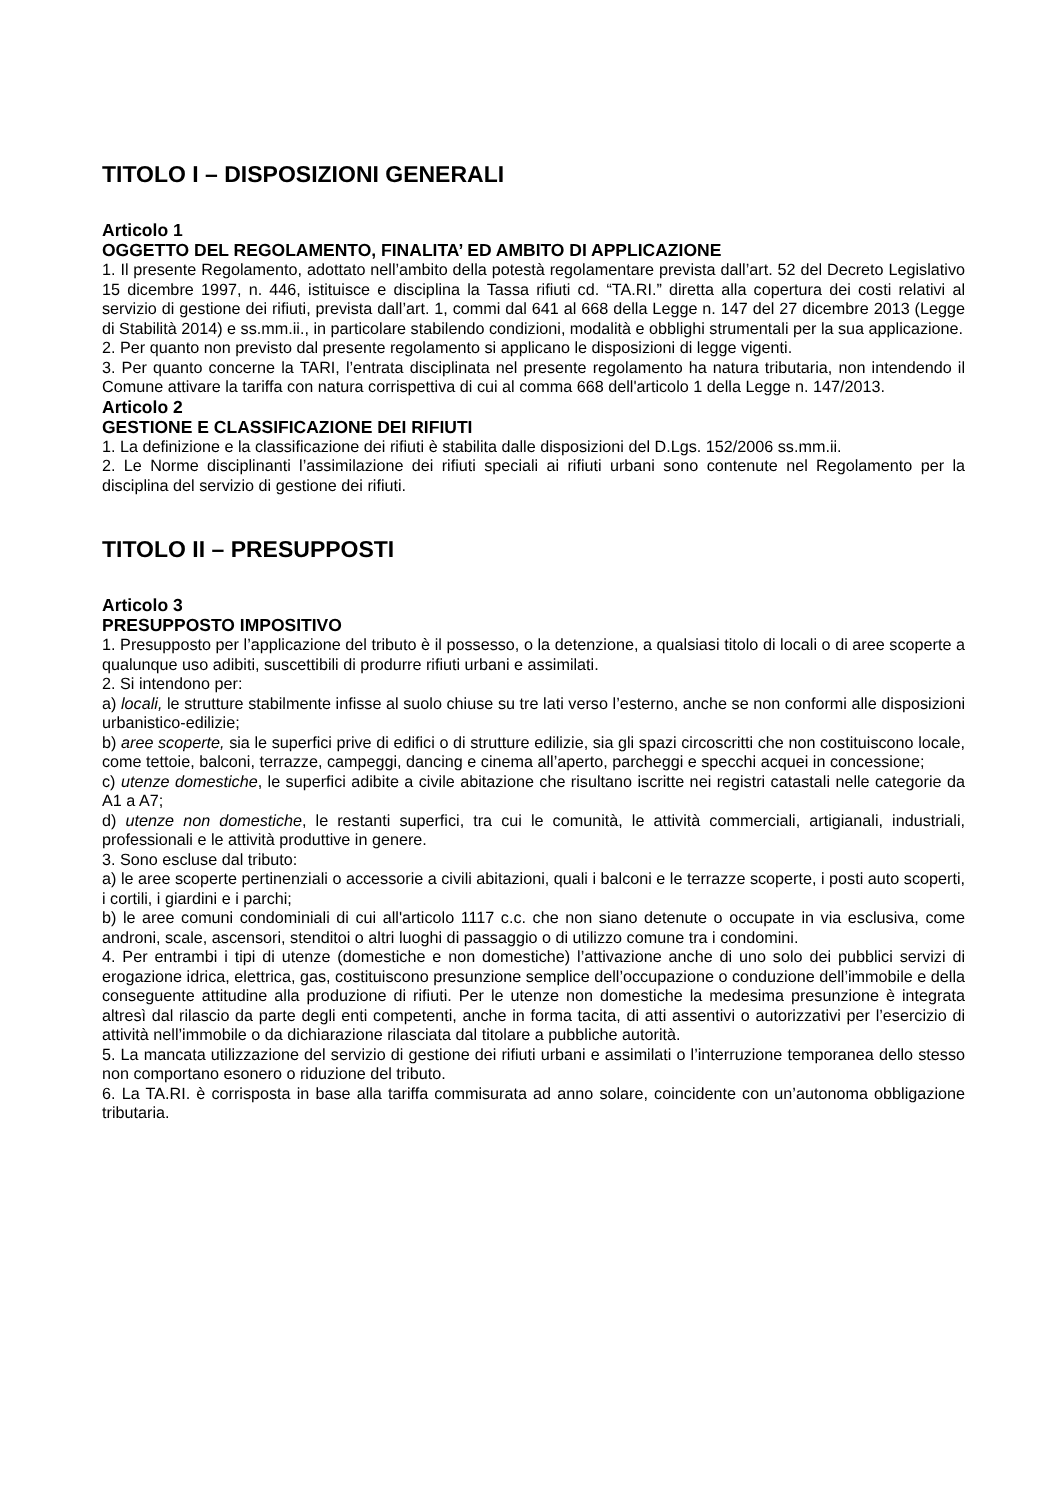TITOLO I – DISPOSIZIONI GENERALI
Articolo 1
OGGETTO DEL REGOLAMENTO, FINALITA’ ED AMBITO DI APPLICAZIONE
1. Il presente Regolamento, adottato nell’ambito della potestà regolamentare prevista dall’art. 52 del Decreto Legislativo 15 dicembre 1997, n. 446, istituisce e disciplina la Tassa rifiuti cd. “TA.RI.” diretta alla copertura dei costi relativi al servizio di gestione dei rifiuti, prevista dall’art. 1, commi dal 641 al 668 della Legge n. 147 del 27 dicembre 2013 (Legge di Stabilità 2014) e ss.mm.ii., in particolare stabilendo condizioni, modalità e obblighi strumentali per la sua applicazione.
2. Per quanto non previsto dal presente regolamento si applicano le disposizioni di legge vigenti.
3. Per quanto concerne la TARI, l’entrata disciplinata nel presente regolamento ha natura tributaria, non intendendo il Comune attivare la tariffa con natura corrispettiva di cui al comma 668 dell'articolo 1 della Legge n. 147/2013.
Articolo 2
GESTIONE E CLASSIFICAZIONE DEI RIFIUTI
1. La definizione e la classificazione dei rifiuti è stabilita dalle disposizioni del D.Lgs. 152/2006 ss.mm.ii.
2. Le Norme disciplinanti l’assimilazione dei rifiuti speciali ai rifiuti urbani sono contenute nel Regolamento per la disciplina del servizio di gestione dei rifiuti.
TITOLO II – PRESUPPOSTI
Articolo 3
PRESUPPOSTO IMPOSITIVO
1. Presupposto per l’applicazione del tributo è il possesso, o la detenzione, a qualsiasi titolo di locali o di aree scoperte a qualunque uso adibiti, suscettibili di produrre rifiuti urbani e assimilati.
2. Si intendono per:
a) locali, le strutture stabilmente infisse al suolo chiuse su tre lati verso l’esterno, anche se non conformi alle disposizioni urbanistico-edilizie;
b) aree scoperte, sia le superfici prive di edifici o di strutture edilizie, sia gli spazi circoscritti che non costituiscono locale, come tettoie, balconi, terrazze, campeggi, dancing e cinema all’aperto, parcheggi e specchi acquei in concessione;
c) utenze domestiche, le superfici adibite a civile abitazione che risultano iscritte nei registri catastali nelle categorie da A1 a A7;
d) utenze non domestiche, le restanti superfici, tra cui le comunità, le attività commerciali, artigianali, industriali, professionali e le attività produttive in genere.
3. Sono escluse dal tributo:
a) le aree scoperte pertinenziali o accessorie a civili abitazioni, quali i balconi e le terrazze scoperte, i posti auto scoperti, i cortili, i giardini e i parchi;
b) le aree comuni condominiali di cui all'articolo 1117 c.c. che non siano detenute o occupate in via esclusiva, come androni, scale, ascensori, stenditoi o altri luoghi di passaggio o di utilizzo comune tra i condomini.
4. Per entrambi i tipi di utenze (domestiche e non domestiche) l’attivazione anche di uno solo dei pubblici servizi di erogazione idrica, elettrica, gas, costituiscono presunzione semplice dell’occupazione o conduzione dell’immobile e della conseguente attitudine alla produzione di rifiuti. Per le utenze non domestiche la medesima presunzione è integrata altresì dal rilascio da parte degli enti competenti, anche in forma tacita, di atti assentivi o autorizzativi per l’esercizio di attività nell’immobile o da dichiarazione rilasciata dal titolare a pubbliche autorità.
5. La mancata utilizzazione del servizio di gestione dei rifiuti urbani e assimilati o l’interruzione temporanea dello stesso non comportano esonero o riduzione del tributo.
6. La TA.RI. è corrisposta in base alla tariffa commisurata ad anno solare, coincidente con un’autonoma obbligazione tributaria.